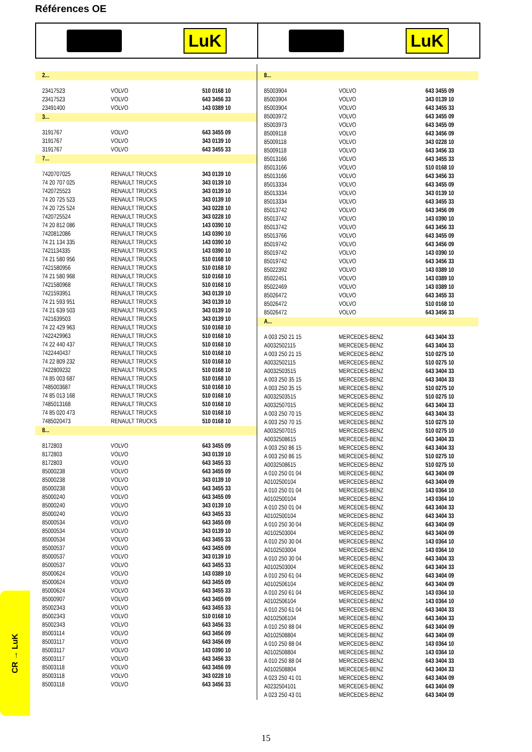Références OE
LuK LuK
| 2... | | |
| 23417523 | VOLVO | 510 0168 10 |
| 23417523 | VOLVO | 643 3456 33 |
| 23491400 | VOLVO | 143 0389 10 |
| 3... | | |
| 3191767 | VOLVO | 643 3455 09 |
| 3191767 | VOLVO | 343 0139 10 |
| 3191767 | VOLVO | 643 3455 33 |
| 7... | | |
| 7420707025 | RENAULT TRUCKS | 343 0139 10 |
| 74 20 707 025 | RENAULT TRUCKS | 343 0139 10 |
| 7420725523 | RENAULT TRUCKS | 343 0139 10 |
| 74 20 725 523 | RENAULT TRUCKS | 343 0139 10 |
| 74 20 725 524 | RENAULT TRUCKS | 343 0228 10 |
| 7420725524 | RENAULT TRUCKS | 343 0228 10 |
| 74 20 812 086 | RENAULT TRUCKS | 143 0390 10 |
| 7420812086 | RENAULT TRUCKS | 143 0390 10 |
| 74 21 134 335 | RENAULT TRUCKS | 143 0390 10 |
| 7421134335 | RENAULT TRUCKS | 143 0390 10 |
| 74 21 580 956 | RENAULT TRUCKS | 510 0168 10 |
| 7421580956 | RENAULT TRUCKS | 510 0168 10 |
| 74 21 580 968 | RENAULT TRUCKS | 510 0168 10 |
| 7421580968 | RENAULT TRUCKS | 510 0168 10 |
| 7421593951 | RENAULT TRUCKS | 343 0139 10 |
| 74 21 593 951 | RENAULT TRUCKS | 343 0139 10 |
| 74 21 639 503 | RENAULT TRUCKS | 343 0139 10 |
| 7421639503 | RENAULT TRUCKS | 343 0139 10 |
| 74 22 429 963 | RENAULT TRUCKS | 510 0168 10 |
| 7422429963 | RENAULT TRUCKS | 510 0168 10 |
| 74 22 440 437 | RENAULT TRUCKS | 510 0168 10 |
| 7422440437 | RENAULT TRUCKS | 510 0168 10 |
| 74 22 809 232 | RENAULT TRUCKS | 510 0168 10 |
| 7422809232 | RENAULT TRUCKS | 510 0168 10 |
| 74 85 003 687 | RENAULT TRUCKS | 510 0168 10 |
| 7485003687 | RENAULT TRUCKS | 510 0168 10 |
| 74 85 013 168 | RENAULT TRUCKS | 510 0168 10 |
| 7485013168 | RENAULT TRUCKS | 510 0168 10 |
| 74 85 020 473 | RENAULT TRUCKS | 510 0168 10 |
| 7485020473 | RENAULT TRUCKS | 510 0168 10 |
| 8... | | |
| 8172803 | VOLVO | 643 3455 09 |
| 8172803 | VOLVO | 343 0139 10 |
| 8172803 | VOLVO | 643 3455 33 |
| 85000238 | VOLVO | 643 3455 09 |
| 85000238 | VOLVO | 343 0139 10 |
| 85000238 | VOLVO | 643 3455 33 |
| 85000240 | VOLVO | 643 3455 09 |
| 85000240 | VOLVO | 343 0139 10 |
| 85000240 | VOLVO | 643 3455 33 |
| 85000534 | VOLVO | 643 3455 09 |
| 85000534 | VOLVO | 343 0139 10 |
| 85000534 | VOLVO | 643 3455 33 |
| 85000537 | VOLVO | 643 3455 09 |
| 85000537 | VOLVO | 343 0139 10 |
| 85000537 | VOLVO | 643 3455 33 |
| 85000624 | VOLVO | 143 0389 10 |
| 85000624 | VOLVO | 643 3455 09 |
| 85000624 | VOLVO | 643 3455 33 |
| 85000907 | VOLVO | 643 3455 09 |
| 85002343 | VOLVO | 643 3455 33 |
| 85002343 | VOLVO | 510 0168 10 |
| 85002343 | VOLVO | 643 3456 33 |
| 85003114 | VOLVO | 643 3456 09 |
| 85003117 | VOLVO | 643 3456 09 |
| 85003117 | VOLVO | 143 0390 10 |
| 85003117 | VOLVO | 643 3456 33 |
| 85003118 | VOLVO | 643 3456 09 |
| 85003118 | VOLVO | 343 0228 10 |
| 85003118 | VOLVO | 643 3456 33 |
| 8... | | |
| 85003904 | VOLVO | 643 3455 09 |
| 85003904 | VOLVO | 343 0139 10 |
| 85003904 | VOLVO | 643 3455 33 |
| 85003972 | VOLVO | 643 3455 09 |
| 85003973 | VOLVO | 643 3455 09 |
| 85009118 | VOLVO | 643 3456 09 |
| 85009118 | VOLVO | 343 0228 10 |
| 85009118 | VOLVO | 643 3456 33 |
| 85013166 | VOLVO | 643 3455 33 |
| 85013166 | VOLVO | 510 0168 10 |
| 85013166 | VOLVO | 643 3456 33 |
| 85013334 | VOLVO | 643 3455 09 |
| 85013334 | VOLVO | 343 0139 10 |
| 85013334 | VOLVO | 643 3455 33 |
| 85013742 | VOLVO | 643 3456 09 |
| 85013742 | VOLVO | 143 0390 10 |
| 85013742 | VOLVO | 643 3456 33 |
| 85013766 | VOLVO | 643 3455 09 |
| 85019742 | VOLVO | 643 3456 09 |
| 85019742 | VOLVO | 143 0390 10 |
| 85019742 | VOLVO | 643 3456 33 |
| 85022392 | VOLVO | 143 0389 10 |
| 85022451 | VOLVO | 143 0389 10 |
| 85022469 | VOLVO | 143 0389 10 |
| 85026472 | VOLVO | 643 3455 33 |
| 85026472 | VOLVO | 510 0168 10 |
| 85026472 | VOLVO | 643 3456 33 |
| A... | | |
| A 003 250 21 15 | MERCEDES-BENZ | 643 3404 33 |
| A0032502115 | MERCEDES-BENZ | 643 3404 33 |
| A 003 250 21 15 | MERCEDES-BENZ | 510 0275 10 |
| A0032502115 | MERCEDES-BENZ | 510 0275 10 |
| A0032503515 | MERCEDES-BENZ | 643 3404 33 |
| A 003 250 35 15 | MERCEDES-BENZ | 643 3404 33 |
| A 003 250 35 15 | MERCEDES-BENZ | 510 0275 10 |
| A0032503515 | MERCEDES-BENZ | 510 0275 10 |
| A0032507015 | MERCEDES-BENZ | 643 3404 33 |
| A 003 250 70 15 | MERCEDES-BENZ | 643 3404 33 |
| A 003 250 70 15 | MERCEDES-BENZ | 510 0275 10 |
| A0032507015 | MERCEDES-BENZ | 510 0275 10 |
| A0032508615 | MERCEDES-BENZ | 643 3404 33 |
| A 003 250 86 15 | MERCEDES-BENZ | 643 3404 33 |
| A 003 250 86 15 | MERCEDES-BENZ | 510 0275 10 |
| A0032508615 | MERCEDES-BENZ | 510 0275 10 |
| A 010 250 01 04 | MERCEDES-BENZ | 643 3404 09 |
| A0102500104 | MERCEDES-BENZ | 643 3404 09 |
| A 010 250 01 04 | MERCEDES-BENZ | 143 0364 10 |
| A0102500104 | MERCEDES-BENZ | 143 0364 10 |
| A 010 250 01 04 | MERCEDES-BENZ | 643 3404 33 |
| A0102500104 | MERCEDES-BENZ | 643 3404 33 |
| A 010 250 30 04 | MERCEDES-BENZ | 643 3404 09 |
| A0102503004 | MERCEDES-BENZ | 643 3404 09 |
| A 010 250 30 04 | MERCEDES-BENZ | 143 0364 10 |
| A0102503004 | MERCEDES-BENZ | 143 0364 10 |
| A 010 250 30 04 | MERCEDES-BENZ | 643 3404 33 |
| A0102503004 | MERCEDES-BENZ | 643 3404 33 |
| A 010 250 61 04 | MERCEDES-BENZ | 643 3404 09 |
| A0102506104 | MERCEDES-BENZ | 643 3404 09 |
| A 010 250 61 04 | MERCEDES-BENZ | 143 0364 10 |
| A0102506104 | MERCEDES-BENZ | 143 0364 10 |
| A 010 250 61 04 | MERCEDES-BENZ | 643 3404 33 |
| A0102506104 | MERCEDES-BENZ | 643 3404 33 |
| A 010 250 88 04 | MERCEDES-BENZ | 643 3404 09 |
| A0102508804 | MERCEDES-BENZ | 643 3404 09 |
| A 010 250 88 04 | MERCEDES-BENZ | 143 0364 10 |
| A0102508804 | MERCEDES-BENZ | 143 0364 10 |
| A 010 250 88 04 | MERCEDES-BENZ | 643 3404 33 |
| A0102508804 | MERCEDES-BENZ | 643 3404 33 |
| A 023 250 41 01 | MERCEDES-BENZ | 643 3404 09 |
| A0232504101 | MERCEDES-BENZ | 643 3404 09 |
| A 023 250 43 01 | MERCEDES-BENZ | 643 3404 09 |
CR → LuK
15